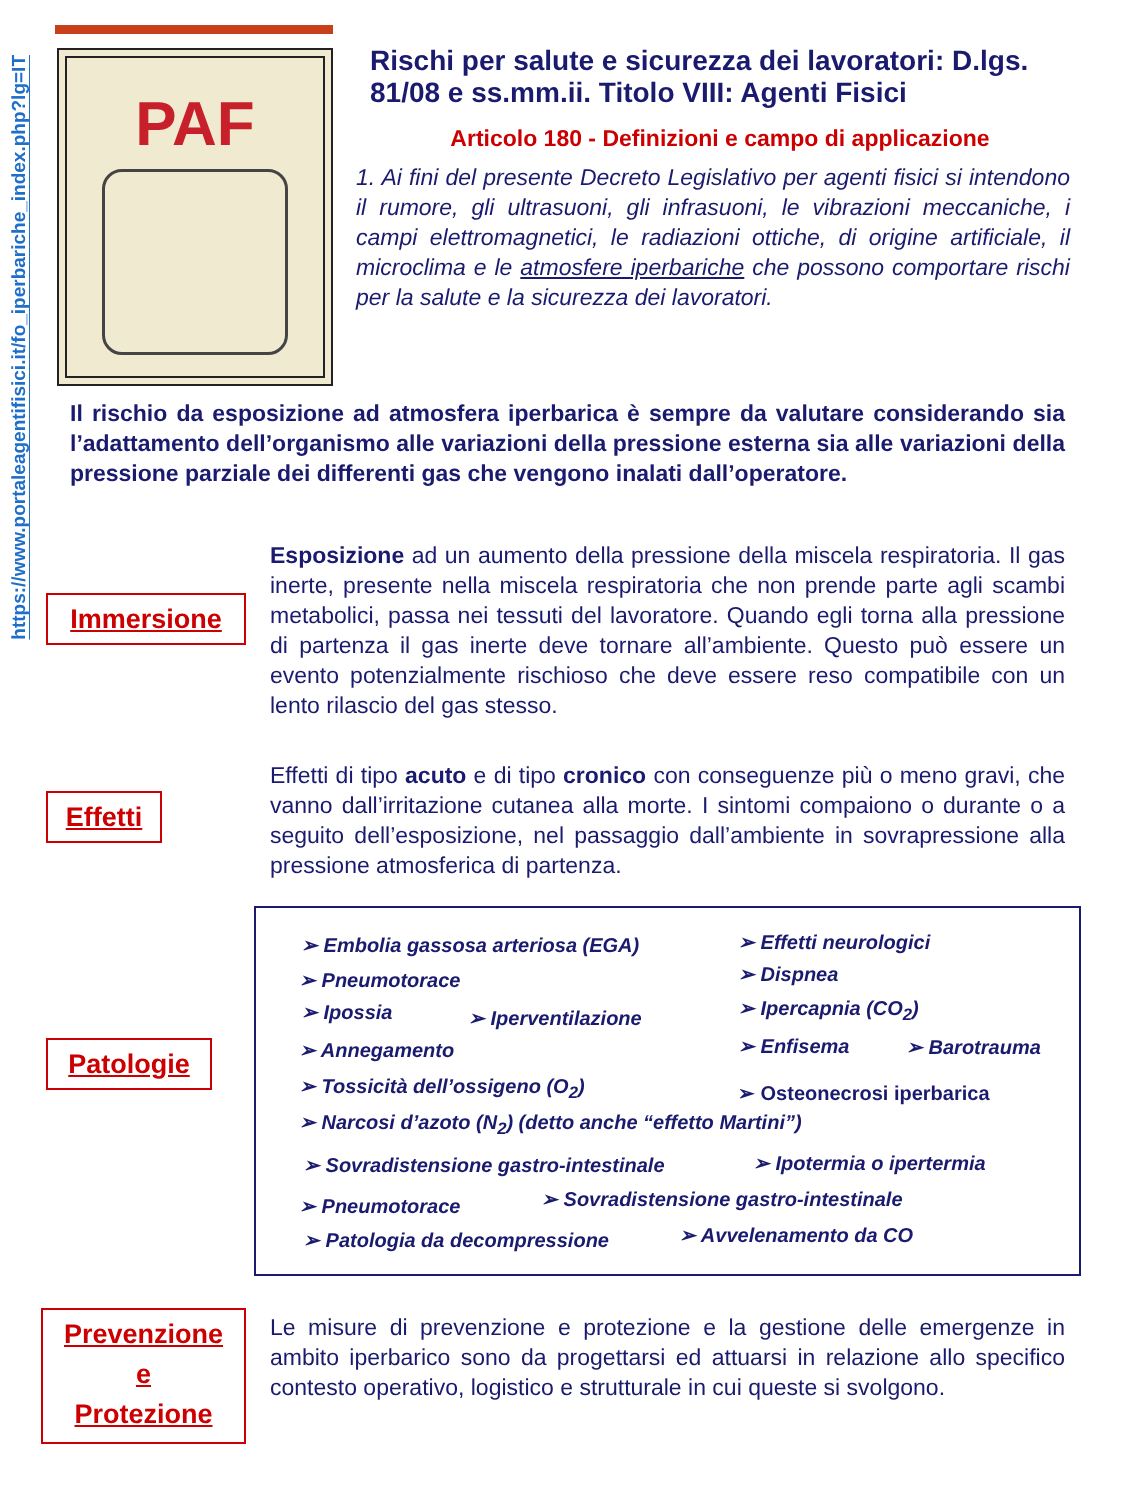https://www.portaleagentifisici.it/fo_iperbariche_index.php?lg=IT
PAF
Rischi per salute e sicurezza dei lavoratori: D.lgs. 81/08 e ss.mm.ii. Titolo VIII: Agenti Fisici
Articolo 180 - Definizioni e campo di applicazione
1. Ai fini del presente Decreto Legislativo per agenti fisici si intendono il rumore, gli ultrasuoni, gli infrasuoni, le vibrazioni meccaniche, i campi elettromagnetici, le radiazioni ottiche, di origine artificiale, il microclima e le atmosfere iperbariche che possono comportare rischi per la salute e la sicurezza dei lavoratori.
Il rischio da esposizione ad atmosfera iperbarica è sempre da valutare considerando sia l’adattamento dell’organismo alle variazioni della pressione esterna sia alle variazioni della pressione parziale dei differenti gas che vengono inalati dall’operatore.
Immersione
Esposizione ad un aumento della pressione della miscela respiratoria. Il gas inerte, presente nella miscela respiratoria che non prende parte agli scambi metabolici, passa nei tessuti del lavoratore. Quando egli torna alla pressione di partenza il gas inerte deve tornare all’ambiente. Questo può essere un evento potenzialmente rischioso che deve essere reso compatibile con un lento rilascio del gas stesso.
Effetti
Effetti di tipo acuto e di tipo cronico con conseguenze più o meno gravi, che vanno dall’irritazione cutanea alla morte. I sintomi compaiono o durante o a seguito dell’esposizione, nel passaggio dall’ambiente in sovrapressione alla pressione atmosferica di partenza.
Patologie
➢ Embolia gassosa arteriosa (EGA) ➢ Effetti neurologici
➢ Pneumotorace ➢ Dispnea
➢ Ipossia ➢ Iperventilazione ➢ Ipercapnia (CO<sub>2</sub>)
➢ Annegamento ➢ Enfisema ➢ Barotrauma
➢ Tossicità dell’ossigeno (O<sub>2</sub>) ➢ Osteonecrosi iperbarica
➢ Narcosi d’azoto (N<sub>2</sub>) (detto anche “effetto Martini”)
➢ Sovradistensione gastro-intestinale ➢ Ipotermia o ipertermia
➢ Pneumotorace ➢ Sovradistensione gastro-intestinale
➢ Patologia da decompressione ➢ Avvelenamento da CO
Prevenzione
e
Protezione
Le misure di prevenzione e protezione e la gestione delle emergenze in ambito iperbarico sono da progettarsi ed attuarsi in relazione allo specifico contesto operativo, logistico e strutturale in cui queste si svolgono.